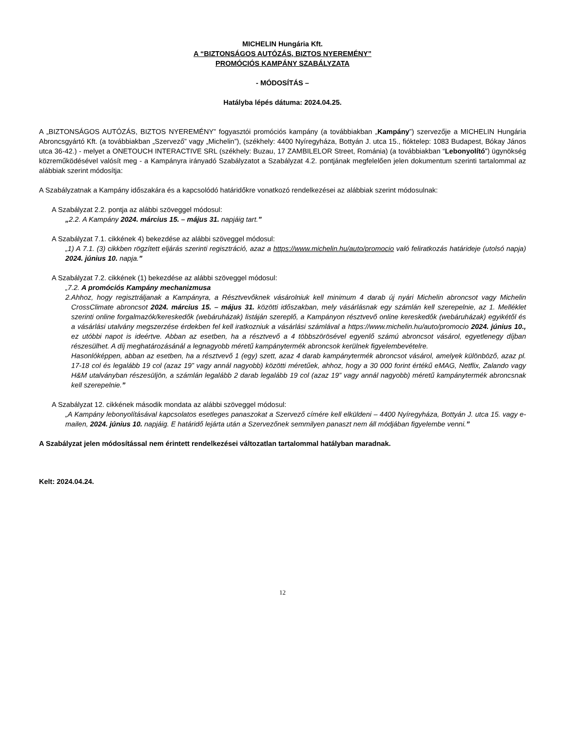MICHELIN Hungária Kft.
A “BIZTONSÁGOS AUTÓZÁS, BIZTOS NYEREMÉNY”
PROMÓCIÓS KAMPÁNY SZABÁLYZATA
- MÓDOSÍTÁS –
Hatályba lépés dátuma: 2024.04.25.
A „BIZTONSÁGOS AUTÓZÁS, BIZTOS NYEREMÉNY” fogyasztói promóciós kampány (a továbbiakban „Kampány”) szervezője a MICHELIN Hungária Abroncsgyártó Kft. (a továbbiakban „Szervező” vagy „Michelin”), (székhely: 4400 Nyíregyháza, Bottyán J. utca 15., fióktelep: 1083 Budapest, Bókay János utca 36-42.) - melyet a ONETOUCH INTERACTIVE SRL (székhely: Buzau, 17 ZAMBILELOR Street, Románia) (a továbbiakban “Lebonyolító”) ügynökség közreműködésével valósít meg - a Kampányra irányadó Szabályzatot a Szabályzat 4.2. pontjának megfelelően jelen dokumentum szerinti tartalommal az alábbiak szerint módosítja:
A Szabályzatnak a Kampány időszakára és a kapcsolódó határidőkre vonatkozó rendelkezései az alábbiak szerint módosulnak:
A Szabályzat 2.2. pontja az alábbi szöveggel módosul:
„2.2. A Kampány 2024. március 15. – május 31. napjáig tart.”
A Szabályzat 7.1. cikkének 4) bekezdése az alábbi szöveggel módosul:
„1) A 7.1. (3) cikkben rögzített eljárás szerinti regisztráció, azaz a https://www.michelin.hu/auto/promocio való feliratkozás határideje (utolsó napja) 2024. június 10. napja.”
A Szabályzat 7.2. cikkének (1) bekezdése az alábbi szöveggel módosul:
„7.2. A promóciós Kampány mechanizmusa
2. Ahhoz, hogy regisztráljanak a Kampányra, a Résztvevőknek vásárolniuk kell minimum 4 darab új nyári Michelin abroncsot vagy Michelin CrossClimate abroncsot 2024. március 15. – május 31. közötti időszakban, mely vásárlásnak egy számlán kell szerepelnie, az 1. Melléklet szerinti online forgalmazók/kereskedők (webáruházak) listáján szereplő, a Kampányon résztvevő online kereskedők (webáruházak) egyikétől és a vásárlási utalvány megszerzése érdekben fel kell iratkozniuk a vásárlási számlával a https://www.michelin.hu/auto/promocio 2024. június 10., ez utóbbi napot is ideértve. Abban az esetben, ha a résztvevő a 4 többszörösével egyenlő számú abroncsot vásárol, egyetlenegy díjban részesülhet. A díj meghatározásánál a legnagyobb méretű kampánytermék abroncsok kerülnek figyelembevételre.
Hasonlóképpen, abban az esetben, ha a résztvevő 1 (egy) szett, azaz 4 darab kampánytermék abroncsot vásárol, amelyek különböző, azaz pl. 17-18 col és legalább 19 col (azaz 19” vagy annál nagyobb) közötti méretűek, ahhoz, hogy a 30 000 forint értékű eMAG, Netflix, Zalando vagy H&M utalványban részesüljön, a számlán legalább 2 darab legalább 19 col (azaz 19” vagy annál nagyobb) méretű kampánytermék abroncsnak kell szerepelnie.”
A Szabályzat 12. cikkének második mondata az alábbi szöveggel módosul:
„A Kampány lebonyolításával kapcsolatos esetleges panaszokat a Szervező címére kell elküldeni – 4400 Nyíregyháza, Bottyán J. utca 15. vagy e-mailen, 2024. június 10. napjáig. E határidő lejárta után a Szervezőnek semmilyen panaszt nem áll módjában figyelembe venni.”
A Szabályzat jelen módosítással nem érintett rendelkezései változatlan tartalommal hatályban maradnak.
Kelt: 2024.04.24.
12